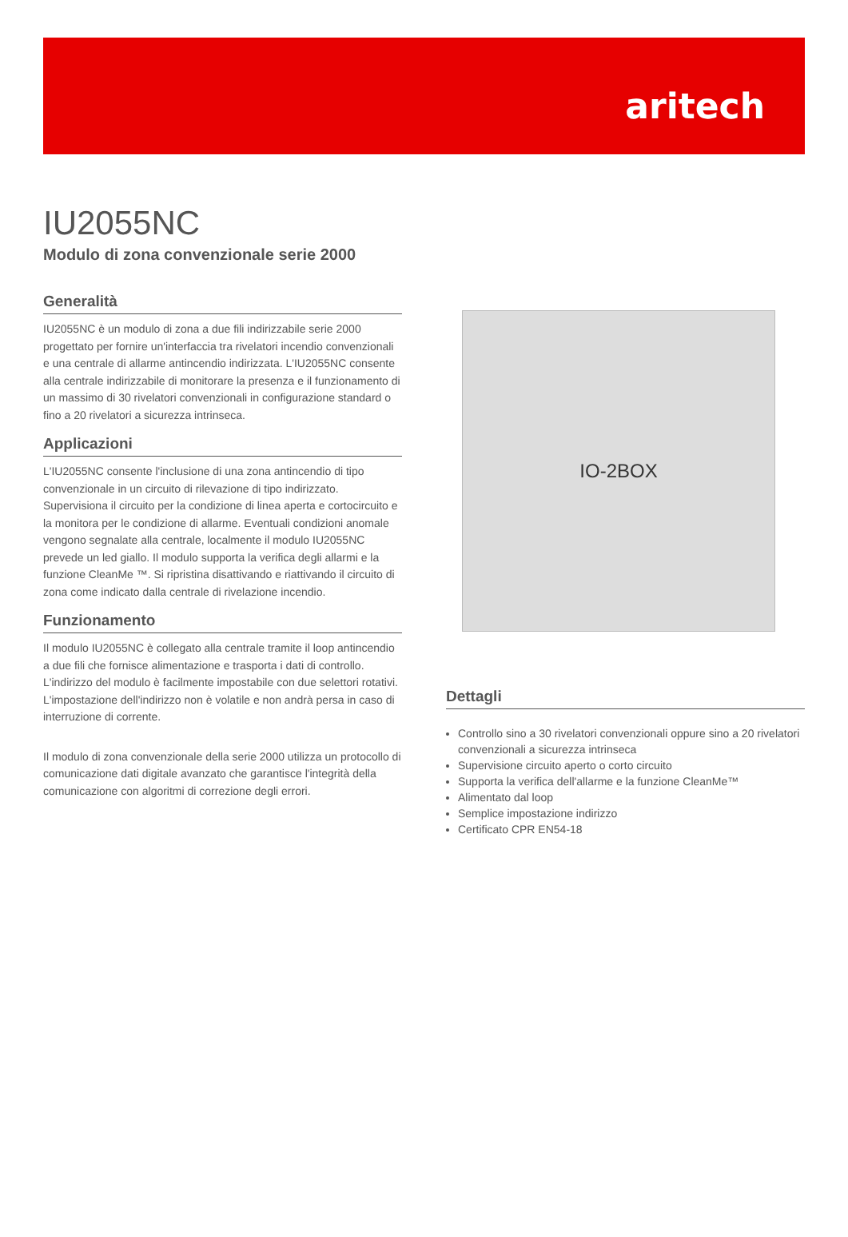aritech
IU2055NC
Modulo di zona convenzionale serie 2000
Generalità
IU2055NC è un modulo di zona a due fili indirizzabile serie 2000 progettato per fornire un'interfaccia tra rivelatori incendio convenzionali e una centrale di allarme antincendio indirizzata. L'IU2055NC consente alla centrale indirizzabile di monitorare la presenza e il funzionamento di un massimo di 30 rivelatori convenzionali in configurazione standard o fino a 20 rivelatori a sicurezza intrinseca.
Applicazioni
L'IU2055NC consente l'inclusione di una zona antincendio di tipo convenzionale in un circuito di rilevazione di tipo indirizzato. Supervisiona il circuito per la condizione di linea aperta e cortocircuito e la monitora per le condizione di allarme. Eventuali condizioni anomale vengono segnalate alla centrale, localmente il modulo IU2055NC prevede un led giallo. Il modulo supporta la verifica degli allarmi e la funzione CleanMe ™. Si ripristina disattivando e riattivando il circuito di zona come indicato dalla centrale di rivelazione incendio.
Funzionamento
Il modulo IU2055NC è collegato alla centrale tramite il loop antincendio a due fili che fornisce alimentazione e trasporta i dati di controllo. L'indirizzo del modulo è facilmente impostabile con due selettori rotativi. L'impostazione dell'indirizzo non è volatile e non andrà persa in caso di interruzione di corrente.
Il modulo di zona convenzionale della serie 2000 utilizza un protocollo di comunicazione dati digitale avanzato che garantisce l'integrità della comunicazione con algoritmi di correzione degli errori.
IO-2BOX
Dettagli
Controllo sino a 30 rivelatori convenzionali oppure sino a 20 rivelatori convenzionali a sicurezza intrinseca
Supervisione circuito aperto o corto circuito
Supporta la verifica dell'allarme e la funzione CleanMe™
Alimentato dal loop
Semplice impostazione indirizzo
Certificato CPR EN54-18